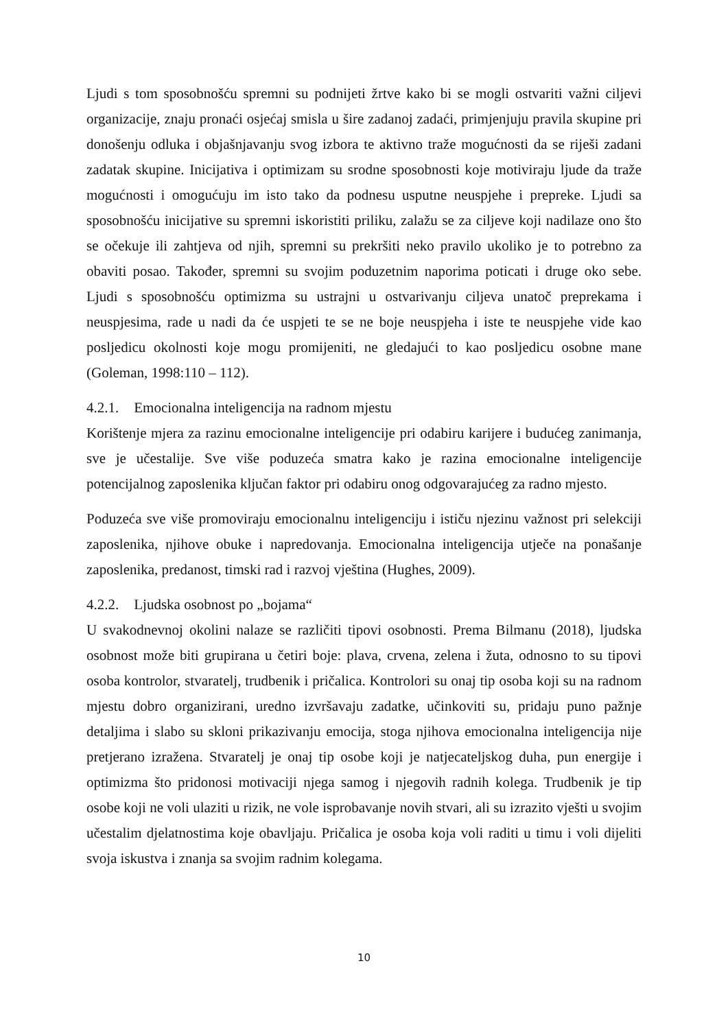Ljudi s tom sposobnošću spremni su podnijeti žrtve kako bi se mogli ostvariti važni ciljevi organizacije, znaju pronaći osjećaj smisla u šire zadanoj zadaći, primjenjuju pravila skupine pri donošenju odluka i objašnjavanju svog izbora te aktivno traže mogućnosti da se riješi zadani zadatak skupine. Inicijativa i optimizam su srodne sposobnosti koje motiviraju ljude da traže mogućnosti i omogućuju im isto tako da podnesu usputne neuspjehe i prepreke. Ljudi sa sposobnošću inicijative su spremni iskoristiti priliku, zalažu se za ciljeve koji nadilaze ono što se očekuje ili zahtjeva od njih, spremni su prekršiti neko pravilo ukoliko je to potrebno za obaviti posao. Također, spremni su svojim poduzetnim naporima poticati i druge oko sebe. Ljudi s sposobnošću optimizma su ustrajni u ostvarivanju ciljeva unatoč preprekama i neuspjesima, rade u nadi da će uspjeti te se ne boje neuspjeha i iste te neuspjehe vide kao posljedicu okolnosti koje mogu promijeniti, ne gledajući to kao posljedicu osobne mane (Goleman, 1998:110 – 112).
4.2.1. Emocionalna inteligencija na radnom mjestu
Korištenje mjera za razinu emocionalne inteligencije pri odabiru karijere i budućeg zanimanja, sve je učestalije. Sve više poduzeća smatra kako je razina emocionalne inteligencije potencijalnog zaposlenika ključan faktor pri odabiru onog odgovarajućeg za radno mjesto.
Poduzeća sve više promoviraju emocionalnu inteligenciju i ističu njezinu važnost pri selekciji zaposlenika, njihove obuke i napredovanja. Emocionalna inteligencija utječe na ponašanje zaposlenika, predanost, timski rad i razvoj vještina (Hughes, 2009).
4.2.2. Ljudska osobnost po „bojama“
U svakodnevnoj okolini nalaze se različiti tipovi osobnosti. Prema Bilmanu (2018), ljudska osobnost može biti grupirana u četiri boje: plava, crvena, zelena i žuta, odnosno to su tipovi osoba kontrolor, stvaratelj, trudbenik i pričalica. Kontrolori su onaj tip osoba koji su na radnom mjestu dobro organizirani, uredno izvršavaju zadatke, učinkoviti su, pridaju puno pažnje detaljima i slabo su skloni prikazivanju emocija, stoga njihova emocionalna inteligencija nije pretjerano izražena. Stvaratelj je onaj tip osobe koji je natjecateljskog duha, pun energije i optimizma što pridonosi motivaciji njega samog i njegovih radnih kolega. Trudbenik je tip osobe koji ne voli ulaziti u rizik, ne vole isprobavanje novih stvari, ali su izrazito vješti u svojim učestalim djelatnostima koje obavljaju. Pričalica je osoba koja voli raditi u timu i voli dijeliti svoja iskustva i znanja sa svojim radnim kolegama.
10